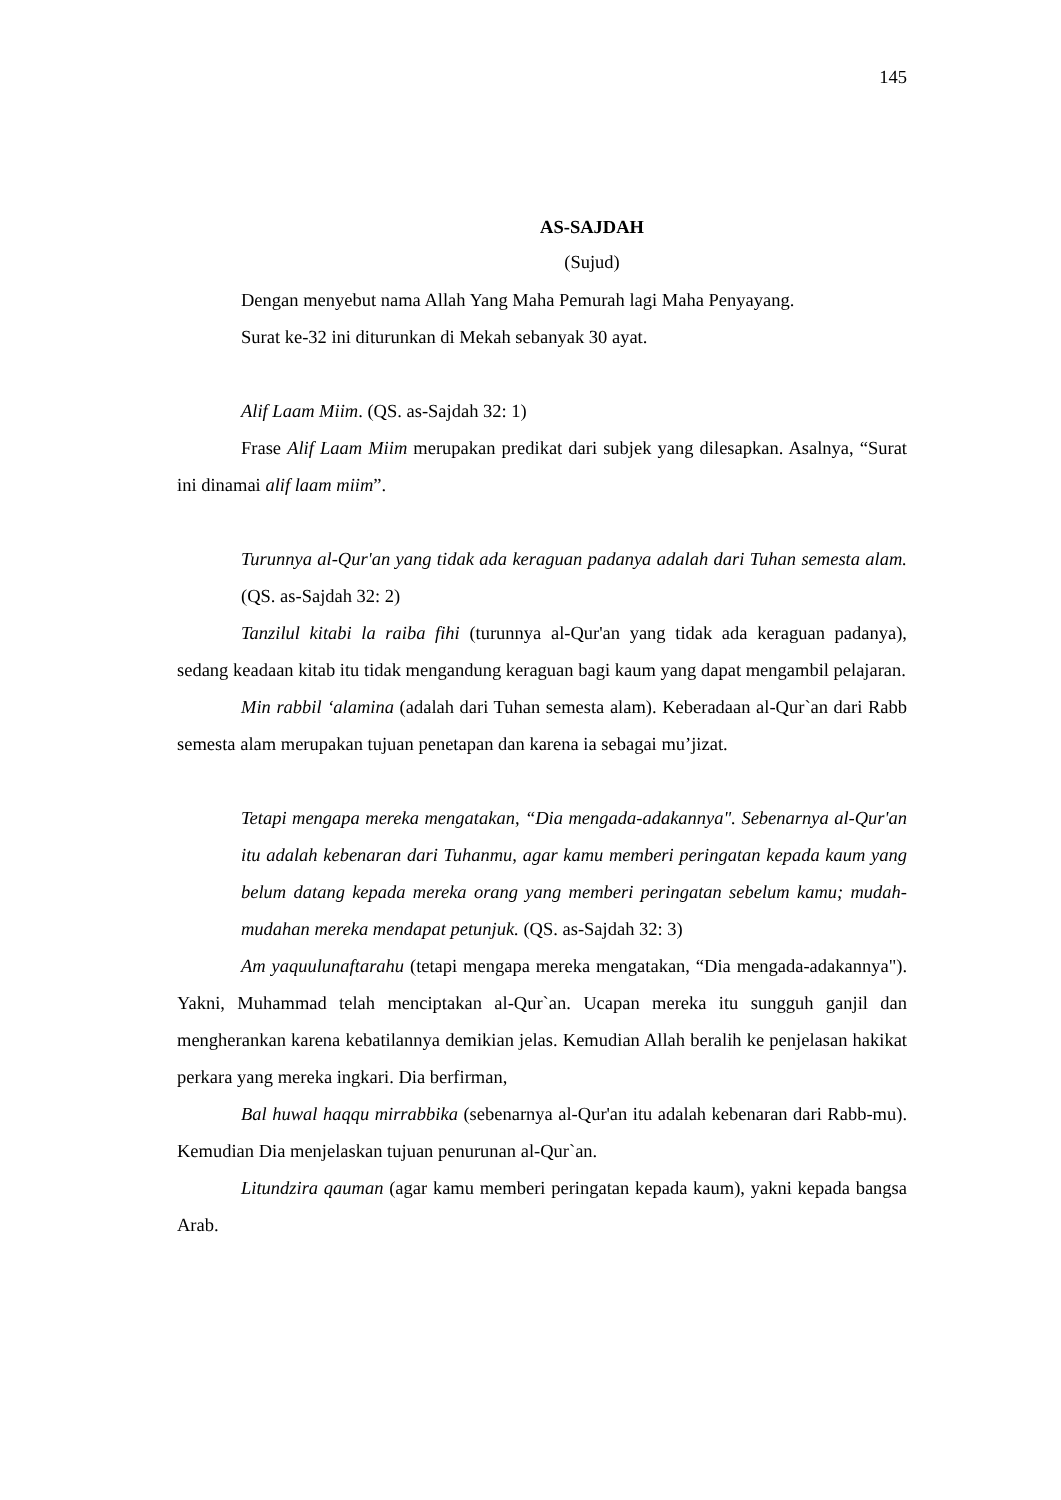145
AS-SAJDAH
(Sujud)
Dengan menyebut nama Allah Yang Maha Pemurah lagi Maha Penyayang.
Surat ke-32 ini diturunkan di Mekah sebanyak 30 ayat.
Alif Laam Miim. (QS. as-Sajdah 32: 1)
Frase Alif Laam Miim merupakan predikat dari subjek yang dilesapkan. Asalnya, “Surat ini dinamai alif laam miim”.
Turunnya al-Qur'an yang tidak ada keraguan padanya adalah dari Tuhan semesta alam. (QS. as-Sajdah 32: 2)
Tanzilul kitabi la raiba fihi (turunnya al-Qur'an yang tidak ada keraguan padanya), sedang keadaan kitab itu tidak mengandung keraguan bagi kaum yang dapat mengambil pelajaran.
Min rabbil ‘alamina (adalah dari Tuhan semesta alam). Keberadaan al-Qur`an dari Rabb semesta alam merupakan tujuan penetapan dan karena ia sebagai mu’jizat.
Tetapi mengapa mereka mengatakan, “Dia mengada-adakannya". Sebenarnya al-Qur'an itu adalah kebenaran dari Tuhanmu, agar kamu memberi peringatan kepada kaum yang belum datang kepada mereka orang yang memberi peringatan sebelum kamu; mudah-mudahan mereka mendapat petunjuk. (QS. as-Sajdah 32: 3)
Am yaquulunaftarahu (tetapi mengapa mereka mengatakan, “Dia mengada-adakannya"). Yakni, Muhammad telah menciptakan al-Qur`an. Ucapan mereka itu sungguh ganjil dan mengherankan karena kebatilannya demikian jelas. Kemudian Allah beralih ke penjelasan hakikat perkara yang mereka ingkari. Dia berfirman,
Bal huwal haqqu mirrabbika (sebenarnya al-Qur'an itu adalah kebenaran dari Rabb-mu). Kemudian Dia menjelaskan tujuan penurunan al-Qur`an.
Litundzira qauman (agar kamu memberi peringatan kepada kaum), yakni kepada bangsa Arab.